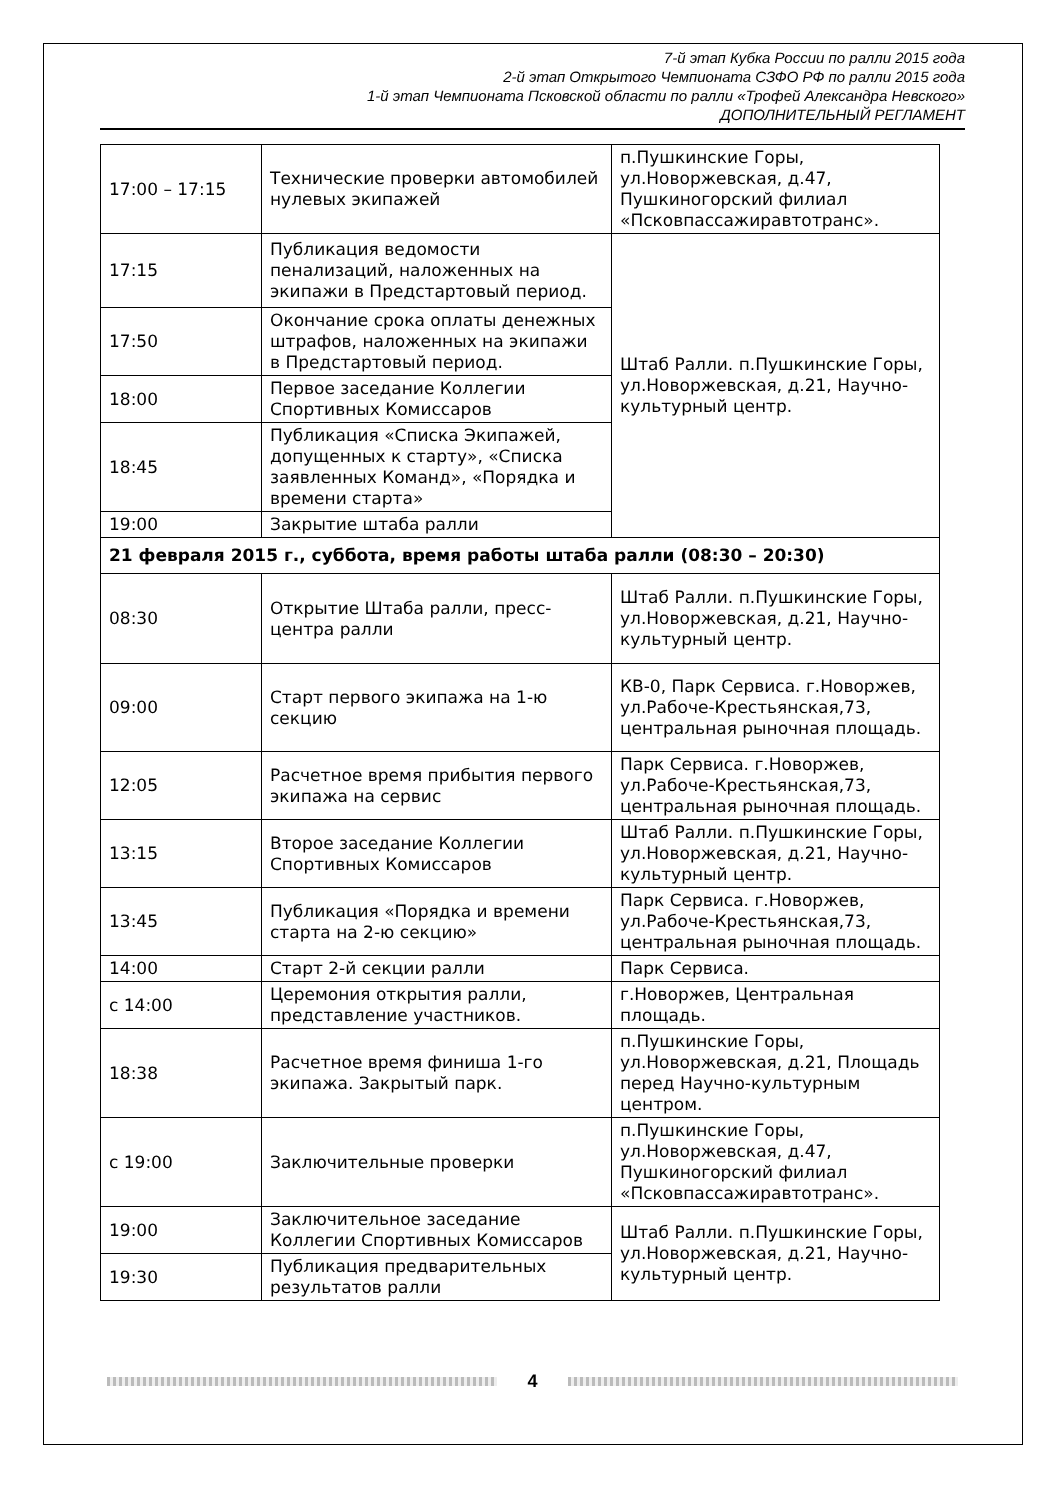7-й этап Кубка России по ралли 2015 года
2-й этап Открытого Чемпионата СЗФО РФ по ралли 2015 года
1-й этап Чемпионата Псковской области по ралли «Трофей Александра Невского»
ДОПОЛНИТЕЛЬНЫЙ РЕГЛАМЕНТ
| 17:00 – 17:15 | Технические проверки автомобилей нулевых экипажей | п.Пушкинские Горы, ул.Новоржевская, д.47, Пушкиногорский филиал «Псковпассажиравтотранс». |
| 17:15 | Публикация ведомости пенализаций, наложенных на экипажи в Предстартовый период. | Штаб Ралли. п.Пушкинские Горы, ул.Новоржевская, д.21, Научно-культурный центр. |
| 17:50 | Окончание срока оплаты денежных штрафов, наложенных на экипажи в Предстартовый период. | |
| 18:00 | Первое заседание Коллегии Спортивных Комиссаров | |
| 18:45 | Публикация «Списка Экипажей, допущенных к старту», «Списка заявленных Команд», «Порядка и времени старта» | |
| 19:00 | Закрытие штаба ралли | |
| 21 февраля 2015 г., суббота, время работы штаба ралли (08:30 – 20:30) | | |
| 08:30 | Открытие Штаба ралли, пресс-центра ралли | Штаб Ралли. п.Пушкинские Горы, ул.Новоржевская, д.21, Научно-культурный центр. |
| 09:00 | Старт первого экипажа на 1-ю секцию | КВ-0, Парк Сервиса. г.Новоржев, ул.Рабоче-Крестьянская,73, центральная рыночная площадь. |
| 12:05 | Расчетное время прибытия первого экипажа на сервис | Парк Сервиса. г.Новоржев, ул.Рабоче-Крестьянская,73, центральная рыночная площадь. |
| 13:15 | Второе заседание Коллегии Спортивных Комиссаров | Штаб Ралли. п.Пушкинские Горы, ул.Новоржевская, д.21, Научно-культурный центр. |
| 13:45 | Публикация «Порядка и времени старта на 2-ю секцию» | Парк Сервиса. г.Новоржев, ул.Рабоче-Крестьянская,73, центральная рыночная площадь. |
| 14:00 | Старт 2-й секции ралли | Парк Сервиса. |
| с 14:00 | Церемония открытия ралли, представление участников. | г.Новоржев, Центральная площадь. |
| 18:38 | Расчетное время финиша 1-го экипажа. Закрытый парк. | п.Пушкинские Горы, ул.Новоржевская, д.21, Площадь перед Научно-культурным центром. |
| с 19:00 | Заключительные проверки | п.Пушкинские Горы, ул.Новоржевская, д.47, Пушкиногорский филиал «Псковпассажиравтотранс». |
| 19:00 | Заключительное заседание Коллегии Спортивных Комиссаров | Штаб Ралли. п.Пушкинские Горы, ул.Новоржевская, д.21, Научно-культурный центр. |
| 19:30 | Публикация предварительных результатов ралли | |
4